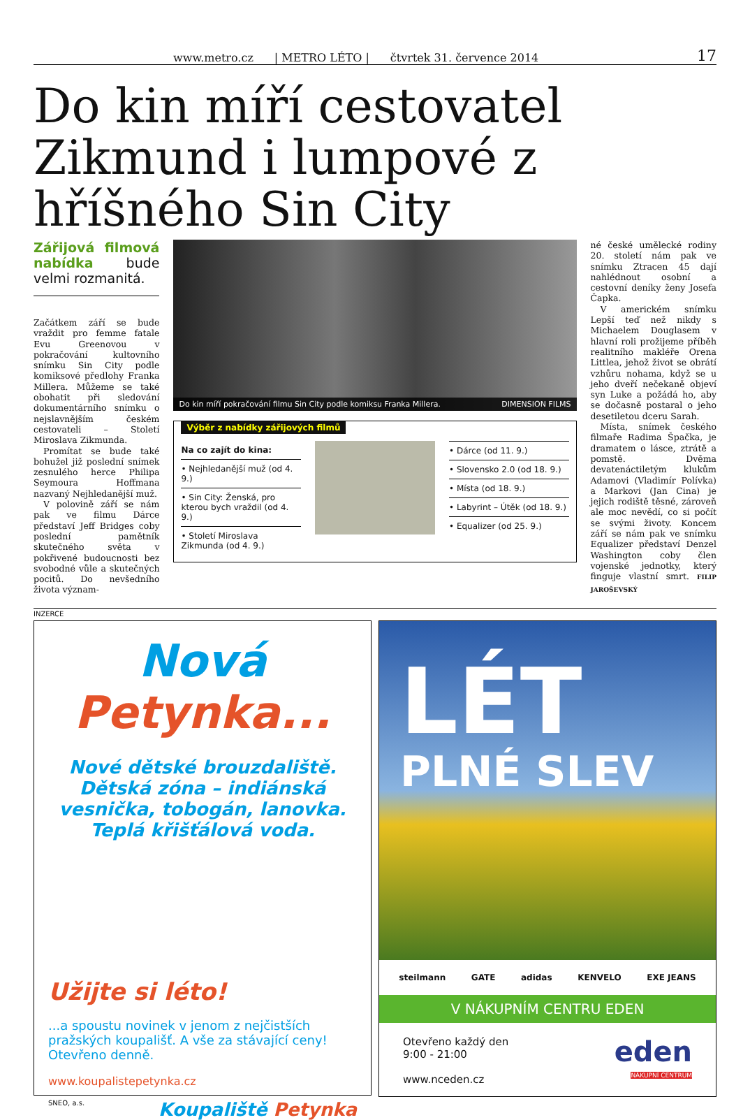www.metro.cz | METRO LÉTO | čtvrtek 31. července 2014 17
Do kin míří cestovatel Zikmund i lumpové z hříšného Sin City
Zářijová filmová nabídka bude velmi rozmanitá.
Začátkem září se bude vraždit pro femme fatale Evu Greenovou v pokračování kultovního snímku Sin City podle komiksové předlohy Franka Millera. Můžeme se také obohatit při sledování dokumentárního snímku o nejslavnějším českém cestovateli – Století Miroslava Zikmunda.
Promítat se bude také bohužel již poslední snímek zesnulého herce Philipa Seymoura Hoffmana nazvaný Nejhledanější muž.
V polovině září se nám pak ve filmu Dárce představí Jeff Bridges coby poslední pamětník skutečného světa v pokřivené budoucnosti bez svobodné vůle a skutečných pocitů. Do nevšedního života význam-
Do kin míří pokračování filmu Sin City podle komiksu Franka Millera. DIMENSION FILMS
Výběr z nabídky zářijových filmů
Na co zajít do kina:
• Nejhledanější muž (od 4. 9.)
• Sin City: Ženská, pro kterou bych vraždil (od 4. 9.)
• Století Miroslava Zikmunda (od 4. 9.)
• Dárce (od 11. 9.)
• Slovensko 2.0 (od 18. 9.)
• Místa (od 18. 9.)
• Labyrint – Útěk (od 18. 9.)
• Equalizer (od 25. 9.)
né české umělecké rodiny 20. století nám pak ve snímku Ztracen 45 dají nahlédnout osobní a cestovní deníky ženy Josefa Čapka.
V americkém snímku Lepší teď než nikdy s Michaelem Douglasem v hlavní roli prožijeme příběh realitního makléře Orena Littlea, jehož život se obrátí vzhůru nohama, když se u jeho dveří nečekaně objeví syn Luke a požádá ho, aby se dočasně postaral o jeho desetiletou dceru Sarah.
Místa, snímek českého filmaře Radima Špačka, je dramatem o lásce, ztrátě a pomstě. Dvěma devatenáctiletým klukům Adamovi (Vladimír Polívka) a Markovi (Jan Cina) je jejich rodiště těsné, zároveň ale moc nevědí, co si počít se svými životy. Koncem září se nám pak ve snímku Equalizer představí Denzel Washington coby člen vojenské jednotky, který finguje vlastní smrt. FILIP JAROŠEVSKÝ
INZERCE
Nová
Petynka...
Nové dětské brouzdaliště. Dětská zóna – indiánská vesnička, tobogán, lanovka. Teplá křišťálová voda.
Užijte si léto!
...a spoustu novinek v jenom z nejčistších pražských koupališť. A vše za stávající ceny! Otevřeno denně.
www.koupalistepetynka.cz
SNEO, a.s. Koupaliště Petynka
LÉT
PLNÉ SLEV
steilmann GATE adidas KENVELO EXE JEANS
V NÁKUPNÍM CENTRU EDEN
Otevřeno každý den
9:00 - 21:00
www.nceden.cz
eden
NÁKUPNÍ CENTRUM